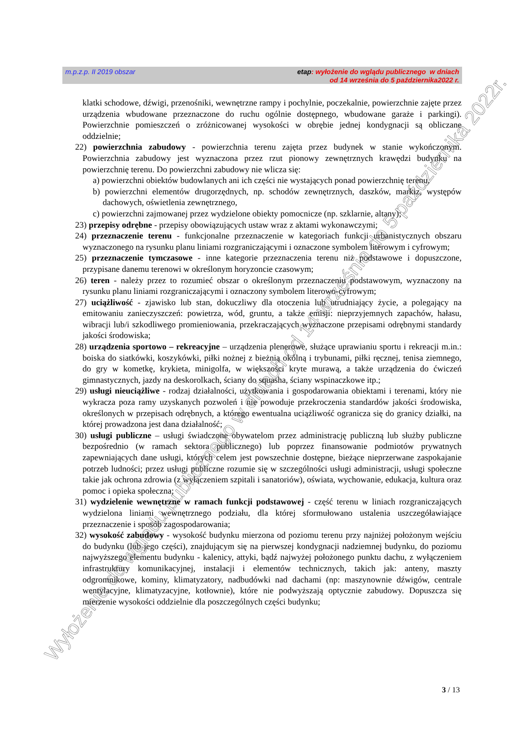m.p.z.p. II 2019 obszar etap: wyłożenie do wglądu publicznego w dniach
od 14 września do 5 października2022 r.
klatki schodowe, dźwigi, przenośniki, wewnętrzne rampy i pochylnie, poczekalnie, powierzchnie zajęte przez urządzenia wbudowane przeznaczone do ruchu ogólnie dostępnego, wbudowane garaże i parkingi). Powierzchnie pomieszczeń o zróżnicowanej wysokości w obrębie jednej kondygnacji są obliczane oddzielnie;
22) powierzchnia zabudowy - powierzchnia terenu zajęta przez budynek w stanie wykończonym. Powierzchnia zabudowy jest wyznaczona przez rzut pionowy zewnętrznych krawędzi budynku na powierzchnię terenu. Do powierzchni zabudowy nie wlicza się:
a) powierzchni obiektów budowlanych ani ich części nie wystających ponad powierzchnię terenu,
b) powierzchni elementów drugorzędnych, np. schodów zewnętrznych, daszków, markiz, występów dachowych, oświetlenia zewnętrznego,
c) powierzchni zajmowanej przez wydzielone obiekty pomocnicze (np. szklarnie, altany);
23) przepisy odrębne - przepisy obowiązujących ustaw wraz z aktami wykonawczymi;
24) przeznaczenie terenu - funkcjonalne przeznaczenie w kategoriach funkcji urbanistycznych obszaru wyznaczonego na rysunku planu liniami rozgraniczającymi i oznaczone symbolem literowym i cyfrowym;
25) przeznaczenie tymczasowe - inne kategorie przeznaczenia terenu niż podstawowe i dopuszczone, przypisane danemu terenowi w określonym horyzoncie czasowym;
26) teren - należy przez to rozumieć obszar o określonym przeznaczeniu podstawowym, wyznaczony na rysunku planu liniami rozgraniczającymi i oznaczony symbolem literowo-cyfrowym;
27) uciążliwość - zjawisko lub stan, dokuczliwy dla otoczenia lub utrudniający życie, a polegający na emitowaniu zanieczyszczeń: powietrza, wód, gruntu, a także emisji: nieprzyjemnych zapachów, hałasu, wibracji lub/i szkodliwego promieniowania, przekraczających wyznaczone przepisami odrębnymi standardy jakości środowiska;
28) urządzenia sportowo – rekreacyjne – urządzenia plenerowe, służące uprawianiu sportu i rekreacji m.in.: boiska do siatkówki, koszykówki, piłki nożnej z bieżnią okólną i trybunami, piłki ręcznej, tenisa ziemnego, do gry w kometkę, krykieta, minigolfa, w większości kryte murawą, a także urządzenia do ćwiczeń gimnastycznych, jazdy na deskorolkach, ściany do squasha, ściany wspinaczkowe itp.;
29) usługi nieuciążliwe - rodzaj działalności, użytkowania i gospodarowania obiektami i terenami, który nie wykracza poza ramy uzyskanych pozwoleń i nie powoduje przekroczenia standardów jakości środowiska, określonych w przepisach odrębnych, a którego ewentualna uciążliwość ogranicza się do granicy działki, na której prowadzona jest dana działalność;
30) usługi publiczne – usługi świadczone obywatelom przez administrację publiczną lub służby publiczne bezpośrednio (w ramach sektora publicznego) lub poprzez finansowanie podmiotów prywatnych zapewniających dane usługi, których celem jest powszechnie dostępne, bieżące nieprzerwane zaspokajanie potrzeb ludności; przez usługi publiczne rozumie się w szczególności usługi administracji, usługi społeczne takie jak ochrona zdrowia (z wyłączeniem szpitali i sanatoriów), oświata, wychowanie, edukacja, kultura oraz pomoc i opieka społeczna;
31) wydzielenie wewnętrzne w ramach funkcji podstawowej - część terenu w liniach rozgraniczających wydzielona liniami wewnętrznego podziału, dla której sformułowano ustalenia uszczegóławiające przeznaczenie i sposób zagospodarowania;
32) wysokość zabudowy - wysokość budynku mierzona od poziomu terenu przy najniżej położonym wejściu do budynku (lub jego części), znajdującym się na pierwszej kondygnacji nadziemnej budynku, do poziomu najwyższego elementu budynku - kalenicy, attyki, bądź najwyżej położonego punktu dachu, z wyłączeniem infrastruktury komunikacyjnej, instalacji i elementów technicznych, takich jak: anteny, maszty odgromnikowe, kominy, klimatyzatory, nadbudówki nad dachami (np: maszynownie dźwigów, centrale wentylacyjne, klimatyzacyjne, kotłownie), które nie podwyższają optycznie zabudowy. Dopuszcza się mierzenie wysokości oddzielnie dla poszczególnych części budynku;
3 / 13
Wyłożenie do wglądu publicznego w dniach od 14 września do 5 października 2022r.